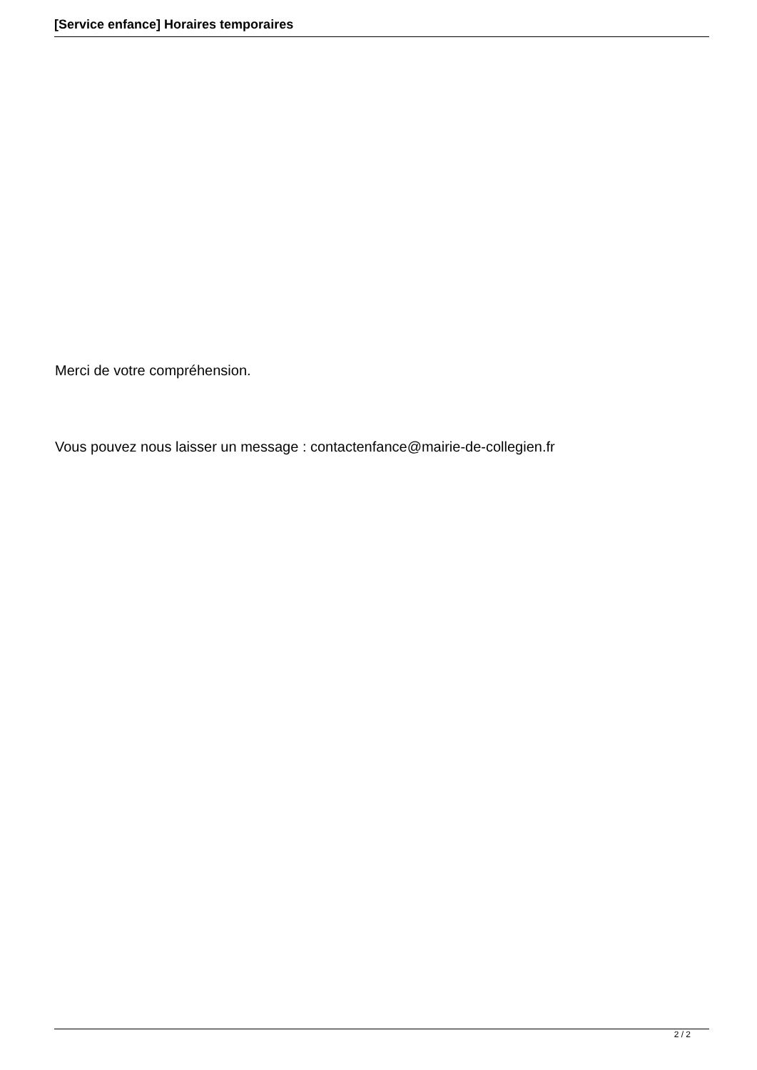[Service enfance] Horaires temporaires
Merci de votre compréhension.
Vous pouvez nous laisser un message : contactenfance@mairie-de-collegien.fr
2 / 2